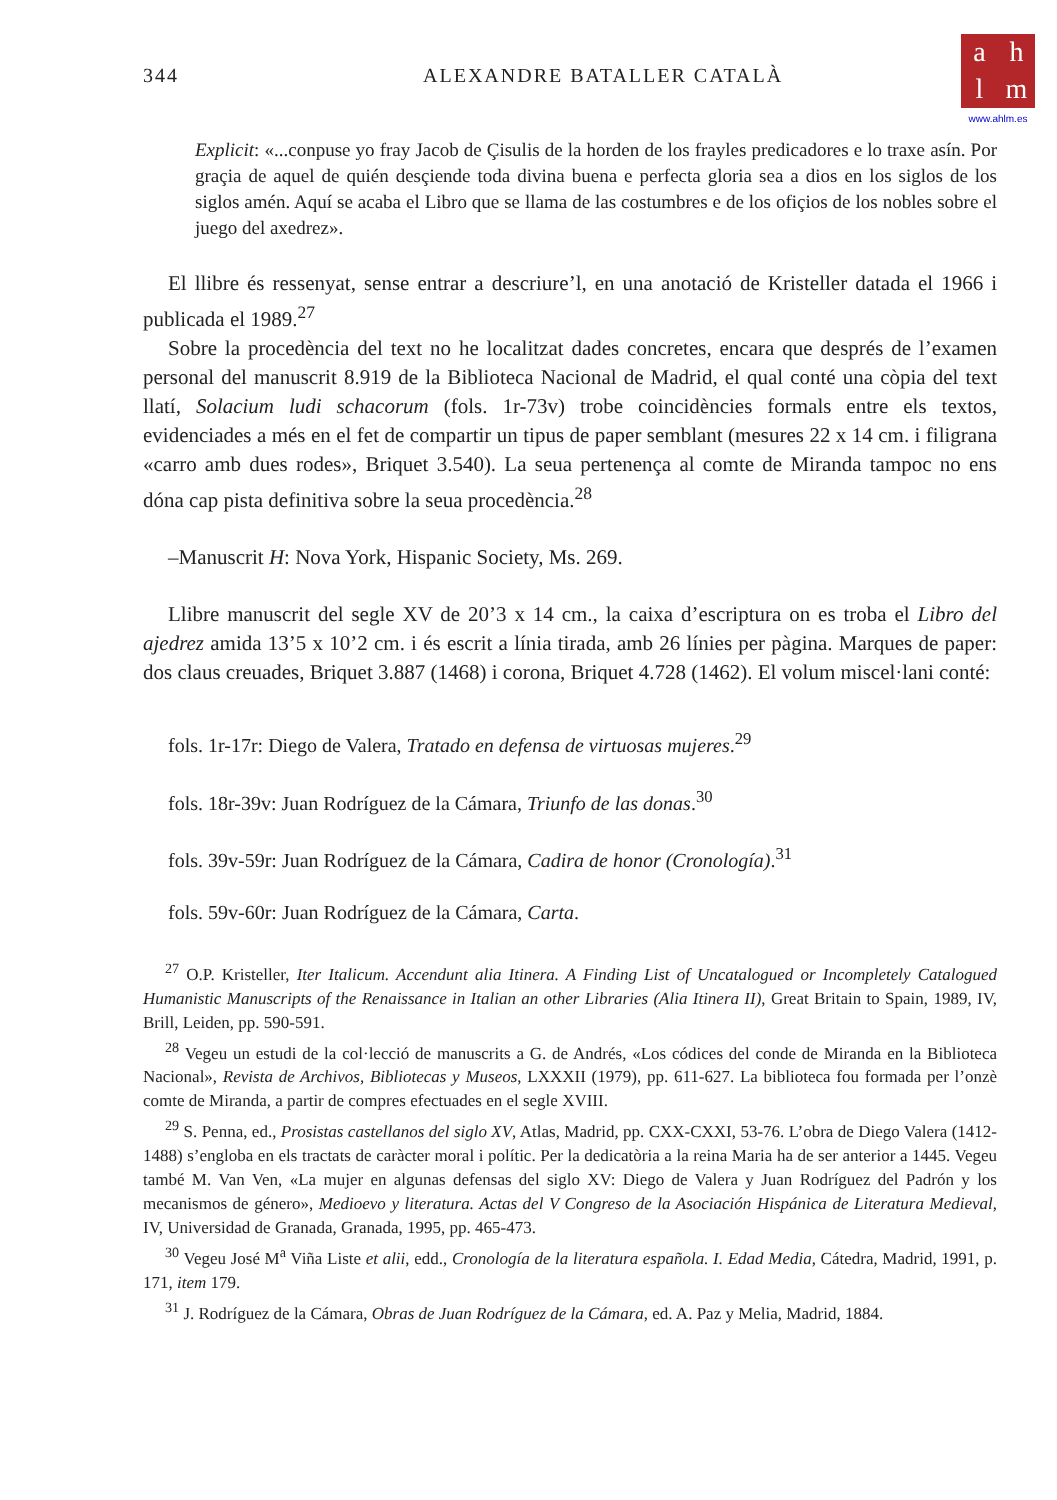344 ALEXANDRE BATALLER CATALÀ
ahlm
www.ahlm.es
Explicit: «...conpuse yo fray Jacob de Çisulis de la horden de los frayles predicadores e lo traxe asín. Por graçia de aquel de quién desçiende toda divina buena e perfecta gloria sea a dios en los siglos de los siglos amén. Aquí se acaba el Libro que se llama de las costumbres e de los ofiçios de los nobles sobre el juego del axedrez».
El llibre és ressenyat, sense entrar a descriure’l, en una anotació de Kristeller datada el 1966 i publicada el 1989.<sup>27</sup>
Sobre la procedència del text no he localitzat dades concretes, encara que després de l’examen personal del manuscrit 8.919 de la Biblioteca Nacional de Madrid, el qual conté una còpia del text llatí, Solacium ludi schacorum (fols. 1r-73v) trobe coincidències formals entre els textos, evidenciades a més en el fet de compartir un tipus de paper semblant (mesures 22 x 14 cm. i filigrana «carro amb dues rodes», Briquet 3.540). La seua pertenença al comte de Miranda tampoc no ens dóna cap pista definitiva sobre la seua procedència.<sup>28</sup>
–Manuscrit H: Nova York, Hispanic Society, Ms. 269.
Llibre manuscrit del segle XV de 20’3 x 14 cm., la caixa d’escriptura on es troba el Libro del ajedrez amida 13’5 x 10’2 cm. i és escrit a línia tirada, amb 26 línies per pàgina. Marques de paper: dos claus creuades, Briquet 3.887 (1468) i corona, Briquet 4.728 (1462). El volum miscel·lani conté:
fols. 1r-17r: Diego de Valera, Tratado en defensa de virtuosas mujeres.<sup>29</sup>
fols. 18r-39v: Juan Rodríguez de la Cámara, Triunfo de las donas.<sup>30</sup>
fols. 39v-59r: Juan Rodríguez de la Cámara, Cadira de honor (Cronología).<sup>31</sup>
fols. 59v-60r: Juan Rodríguez de la Cámara, Carta.
<sup>27</sup> O.P. Kristeller, Iter Italicum. Accendunt alia Itinera. A Finding List of Uncatalogued or Incompletely Catalogued Humanistic Manuscripts of the Renaissance in Italian an other Libraries (Alia Itinera II), Great Britain to Spain, 1989, IV, Brill, Leiden, pp. 590-591.
<sup>28</sup> Vegeu un estudi de la col·lecció de manuscrits a G. de Andrés, «Los códices del conde de Miranda en la Biblioteca Nacional», Revista de Archivos, Bibliotecas y Museos, LXXXII (1979), pp. 611-627. La biblioteca fou formada per l’onzè comte de Miranda, a partir de compres efectuades en el segle XVIII.
<sup>29</sup> S. Penna, ed., Prosistas castellanos del siglo XV, Atlas, Madrid, pp. CXX-CXXI, 53-76. L’obra de Diego Valera (1412-1488) s’engloba en els tractats de caràcter moral i polític. Per la dedicatòria a la reina Maria ha de ser anterior a 1445. Vegeu també M. Van Ven, «La mujer en algunas defensas del siglo XV: Diego de Valera y Juan Rodríguez del Padrón y los mecanismos de género», Medioevo y literatura. Actas del V Congreso de la Asociación Hispánica de Literatura Medieval, IV, Universidad de Granada, Granada, 1995, pp. 465-473.
<sup>30</sup> Vegeu José M<sup>a</sup> Viña Liste et alii, edd., Cronología de la literatura española. I. Edad Media, Cátedra, Madrid, 1991, p. 171, item 179.
<sup>31</sup> J. Rodríguez de la Cámara, Obras de Juan Rodríguez de la Cámara, ed. A. Paz y Melia, Madrid, 1884.